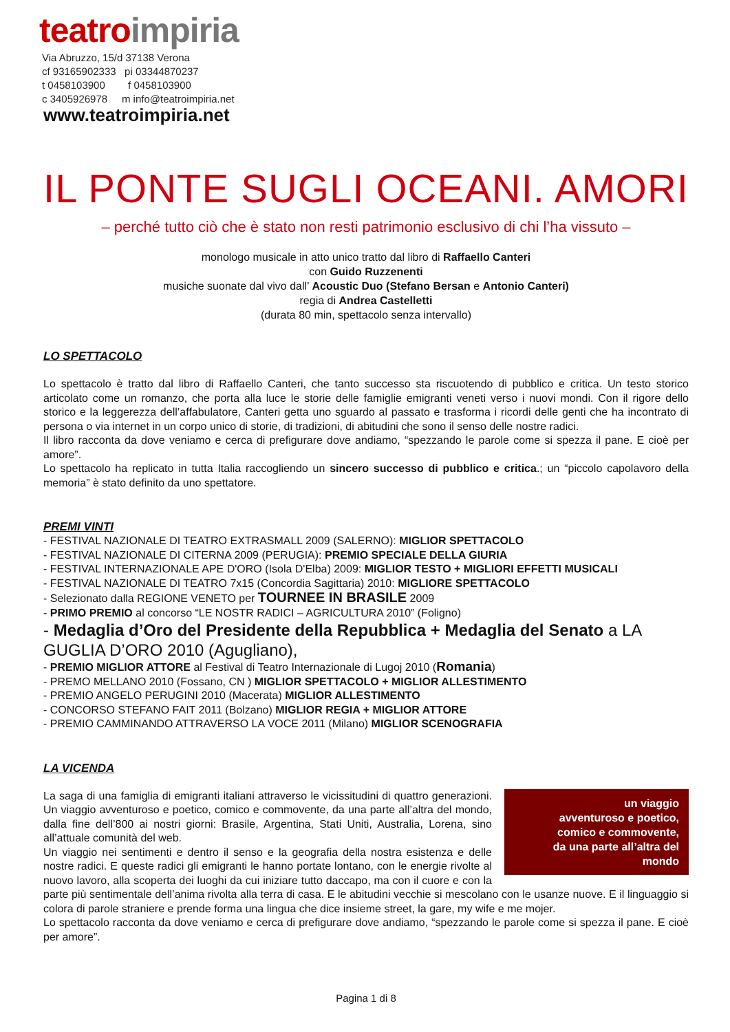teatro impiria
Via Abruzzo, 15/d 37138 Verona
cf 93165902333 pi 03344870237
t 0458103900 f 0458103900
c 3405926978 m info@teatroimpiria.net
www.teatroimpiria.net
IL PONTE SUGLI OCEANI. AMORI
– perché tutto ciò che è stato non resti patrimonio esclusivo di chi l’ha vissuto –
monologo musicale in atto unico tratto dal libro di Raffaello Canteri
con Guido Ruzzenenti
musiche suonate dal vivo dall’ Acoustic Duo (Stefano Bersan e Antonio Canteri)
regia di Andrea Castelletti
(durata 80 min, spettacolo senza intervallo)
LO SPETTACOLO
Lo spettacolo è tratto dal libro di Raffaello Canteri, che tanto successo sta riscuotendo di pubblico e critica. Un testo storico articolato come un romanzo, che porta alla luce le storie delle famiglie emigranti veneti verso i nuovi mondi. Con il rigore dello storico e la leggerezza dell’affabulatore, Canteri getta uno sguardo al passato e trasforma i ricordi delle genti che ha incontrato di persona o via internet in un corpo unico di storie, di tradizioni, di abitudini che sono il senso delle nostre radici.
Il libro racconta da dove veniamo e cerca di prefigurare dove andiamo, “spezzando le parole come si spezza il pane. E cioè per amore”.
Lo spettacolo ha replicato in tutta Italia raccogliendo un sincero successo di pubblico e critica.; un “piccolo capolavoro della memoria” è stato definito da uno spettatore.
PREMI VINTI
- FESTIVAL NAZIONALE DI TEATRO EXTRASMALL 2009 (SALERNO): MIGLIOR SPETTACOLO
- FESTIVAL NAZIONALE DI CITERNA 2009 (PERUGIA): PREMIO SPECIALE DELLA GIURIA
- FESTIVAL INTERNAZIONALE APE D'ORO (Isola D'Elba) 2009: MIGLIOR TESTO + MIGLIORI EFFETTI MUSICALI
- FESTIVAL NAZIONALE DI TEATRO 7x15 (Concordia Sagittaria) 2010: MIGLIORE SPETTACOLO
- Selezionato dalla REGIONE VENETO per TOURNEE IN BRASILE 2009
- PRIMO PREMIO al concorso “LE NOSTR RADICI – AGRICULTURA 2010” (Foligno)
- Medaglia d’Oro del Presidente della Repubblica + Medaglia del Senato a LA GUGLIA D’ORO 2010 (Agugliano),
- PREMIO MIGLIOR ATTORE al Festival di Teatro Internazionale di Lugoj 2010 (Romania)
- PREMO MELLANO 2010 (Fossano, CN ) MIGLIOR SPETTACOLO + MIGLIOR ALLESTIMENTO
- PREMIO ANGELO PERUGINI 2010 (Macerata) MIGLIOR ALLESTIMENTO
- CONCORSO STEFANO FAIT 2011 (Bolzano) MIGLIOR REGIA + MIGLIOR ATTORE
- PREMIO CAMMINANDO ATTRAVERSO LA VOCE 2011 (Milano) MIGLIOR SCENOGRAFIA
LA VICENDA
un viaggio
avventuroso e poetico,
comico e commovente,
da una parte all’altra del mondo
La saga di una famiglia di emigranti italiani attraverso le vicissitudini di quattro generazioni. Un viaggio avventuroso e poetico, comico e commovente, da una parte all’altra del mondo, dalla fine dell’800 ai nostri giorni: Brasile, Argentina, Stati Uniti, Australia, Lorena, sino all’attuale comunità del web.
Un viaggio nei sentimenti e dentro il senso e la geografia della nostra esistenza e delle nostre radici. E queste radici gli emigranti le hanno portate lontano, con le energie rivolte al nuovo lavoro, alla scoperta dei luoghi da cui iniziare tutto daccapo, ma con il cuore e con la parte più sentimentale dell’anima rivolta alla terra di casa. E le abitudini vecchie si mescolano con le usanze nuove. E il linguaggio si colora di parole straniere e prende forma una lingua che dice insieme street, la gare, my wife e me mojer.
Lo spettacolo racconta da dove veniamo e cerca di prefigurare dove andiamo, “spezzando le parole come si spezza il pane. E cioè per amore”.
Pagina 1 di 8